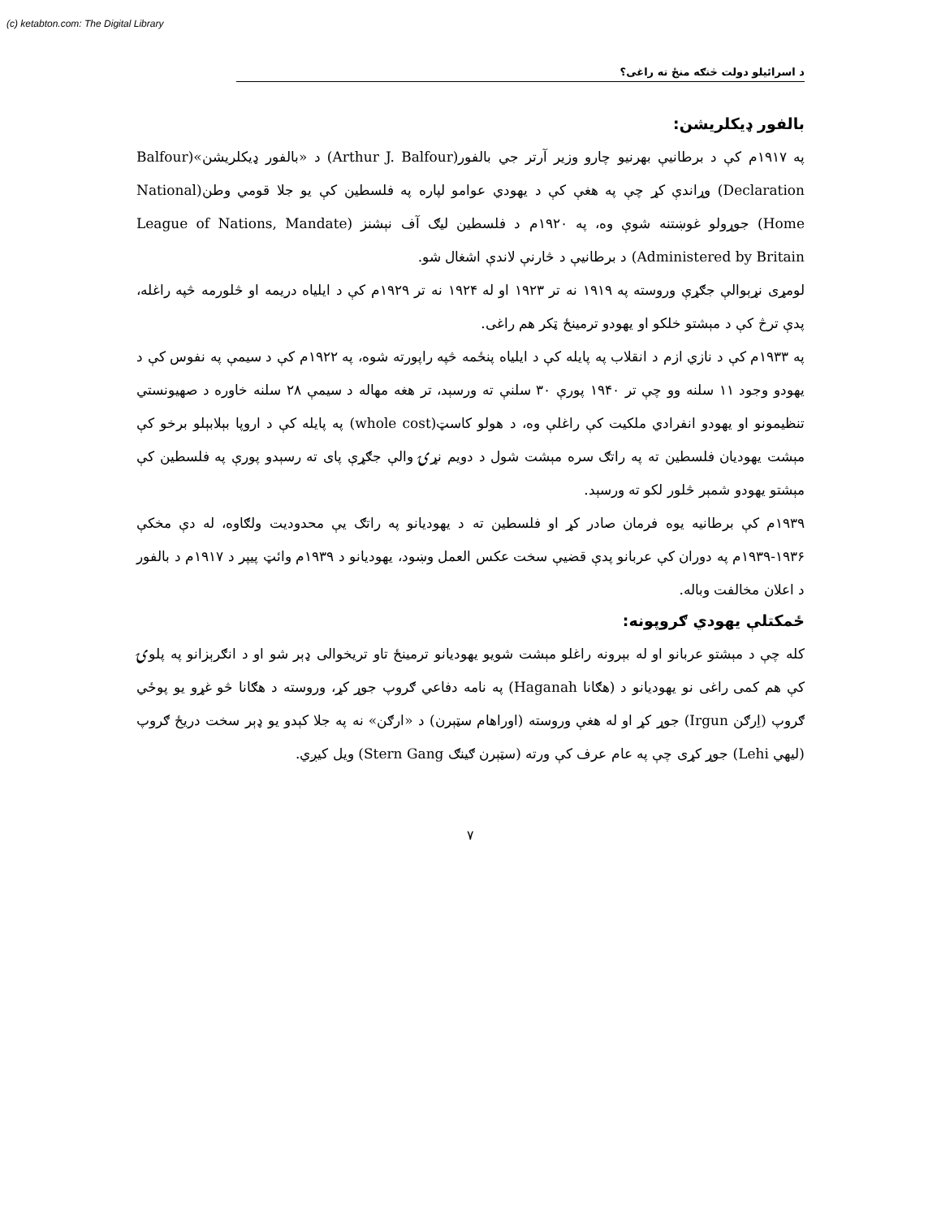(c) ketabton.com: The Digital Library
د اسرائيلو دولت څنګه منځ ته راغی؟
بالفور ډيکلريشن:
په ۱۹۱۷م کې د برطانيې بهرنيو چارو وزير آرتر جي بالفور(Arthur J. Balfour) د «بالفور ډيکلريشن»(Balfour Declaration) وړاندې کړ چې په هغې کې د يهودي عوامو لپاره په فلسطين کې يو جلا قومي وطن(National Home) جوړولو غوښتنه شوې وه، په ۱۹۲۰م د فلسطين ليګ آف نېشنز (League of Nations, Mandate Administered by Britain) د برطانيې د څارنې لاندې اشغال شو.
لومړی نړېوالې جګړې وروسته په ۱۹۱۹ نه تر ۱۹۲۳ او له ۱۹۲۴ نه تر ۱۹۲۹م کې د ايلياه دريمه او څلورمه څپه راغله، پدې ترڅ کې د مېشتو خلکو او يهودو ترمينځ ټکر هم راغی.
په ۱۹۳۳م کې د نازي ازم د انقلاب په پايله کې د ايلياه پنځمه څپه راپورته شوه، په ۱۹۲۲م کې د سيمې په نفوس کې د يهودو وجود ۱۱ سلنه وو چې تر ۱۹۴۰ پورې ۳۰ سلنې ته ورسېد، تر هغه مهاله د سيمې ۲۸ سلنه خاوره د صهيونستي تنظيمونو او يهودو انفرادي ملکيت کې راغلې وه، د هولو کاسټ(whole cost) په پايله کې د اروپا بېلابېلو برخو کې مېشت يهوديان فلسطين ته په راتګ سره مېشت شول د دويم نړۍ والې جګړې پای ته رسېدو پورې په فلسطين کې مېشتو يهودو شمېر څلور لکو ته ورسېد.
۱۹۳۹م کې برطانيه يوه فرمان صادر کړ او فلسطين ته د يهوديانو په راتګ يې محدوديت ولګاوه، له دې مخکې ۱۹۳۶-۱۹۳۹م په دوران کې عربانو پدې قضيې سخت عکس العمل وښود، يهوديانو د ۱۹۳۹م وائټ پيپر د ۱۹۱۷م د بالفور د اعلان مخالفت وباله.
ځمکتلې يهودي ګروپونه:
کله چې د مېشتو عربانو او له بېرونه راغلو مېشت شويو يهوديانو ترمينځ تاو تريخوالی ډېر شو او د انګرېزانو په پلوۍ کې هم کمی راغی نو يهوديانو د (هګانا Haganah) په نامه دفاعي ګروپ جوړ کړ، وروسته د هګانا څو غړو يو پوځي ګروپ (اِرګن Irgun) جوړ کړ او له هغې وروسته (اوراهام سټېرن) د «ارګن» نه په جلا کېدو يو ډېر سخت دريځ ګروپ (ليهي Lehi) جوړ کړی چې په عام عرف کې ورته (سټېرن ګينګ Stern Gang) ويل کيږي.
۷